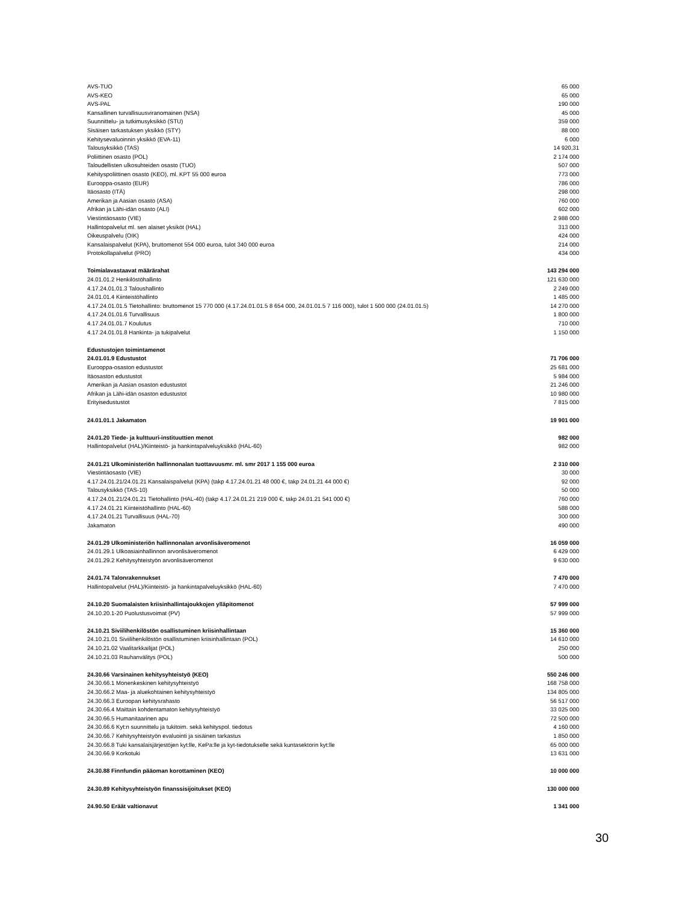| AVS-TUO | 65 000 |
| AVS-KEO | 65 000 |
| AVS-PAL | 190 000 |
| Kansallinen turvallisuusviranomainen (NSA) | 45 000 |
| Suunnittelu- ja tutkimusyksikkö (STU) | 359 000 |
| Sisäisen tarkastuksen yksikkö (STY) | 88 000 |
| Kehitysevaluoinnin yksikkö (EVA-11) | 6 000 |
| Talousyksikkö (TAS) | 14 920,31 |
| Poliittinen osasto (POL) | 2 174 000 |
| Taloudellisten ulkosuhteiden osasto (TUO) | 507 000 |
| Kehityspoliittinen osasto (KEO), ml. KPT 55 000 euroa | 773 000 |
| Eurooppa-osasto (EUR) | 786 000 |
| Itäosasto (ITÄ) | 298 000 |
| Amerikan ja Aasian osasto (ASA) | 760 000 |
| Afrikan ja Lähi-idän osasto (ALI) | 602 000 |
| Viestintäosasto (VIE) | 2 988 000 |
| Hallintopalvelut ml. sen alaiset yksiköt (HAL) | 313 000 |
| Oikeuspalvelu (OIK) | 424 000 |
| Kansalaispalvelut (KPA), bruttomenot 554 000 euroa, tulot 340 000 euroa | 214 000 |
| Protokollapalvelut (PRO) | 434 000 |
| Toimialavastaavat määrärahat | 143 294 000 |
| 24.01.01.2 Henkilöstöhallinto | 121 630 000 |
| 4.17.24.01.01.3 Taloushallinto | 2 249 000 |
| 24.01.01.4 Kiinteistöhallinto | 1 485 000 |
| 4.17.24.01.01.5 Tietohallinto: bruttomenot 15 770 000 (4.17.24.01.01.5 8 654 000, 24.01.01.5 7 116 000), tulot 1 500 000 (24.01.01.5) | 14 270 000 |
| 4.17.24.01.01.6 Turvallisuus | 1 800 000 |
| 4.17.24.01.01.7 Koulutus | 710 000 |
| 4.17.24.01.01.8 Hankinta- ja tukipalvelut | 1 150 000 |
| Edustustojen toimintamenot | |
| 24.01.01.9 Edustustot | 71 706 000 |
| Eurooppa-osaston edustustot | 25 681 000 |
| Itäosaston edustustot | 5 984 000 |
| Amerikan ja Aasian osaston edustustot | 21 246 000 |
| Afrikan ja Lähi-idän osaston edustustot | 10 980 000 |
| Erityisedustustot | 7 815 000 |
| 24.01.01.1 Jakamaton | 19 901 000 |
| 24.01.20 Tiede- ja kulttuuri-instituuttien menot | 982 000 |
| Hallintopalvelut (HAL)/Kiinteistö- ja hankintapalveluyksikkö (HAL-60) | 982 000 |
| 24.01.21 Ulkoministeriön hallinnonalan tuottavuusmr. ml. smr 2017 1 155 000 euroa | 2 310 000 |
| Viestintäosasto (VIE) | 30 000 |
| 4.17.24.01.21/24.01.21 Kansalaispalvelut (KPA) (takp 4.17.24.01.21 48 000 €, takp 24.01.21 44 000 €) | 92 000 |
| Talousyksikkö (TAS-10) | 50 000 |
| 4.17.24.01.21/24.01.21 Tietohallinto (HAL-40) (takp 4.17.24.01.21 219 000 €, takp 24.01.21 541 000 €) | 760 000 |
| 4.17.24.01.21 Kiinteistöhallinto (HAL-60) | 588 000 |
| 4.17.24.01.21 Turvallisuus (HAL-70) | 300 000 |
| Jakamaton | 490 000 |
| 24.01.29 Ulkoministeriön hallinnonalan arvonlisäveromenot | 16 059 000 |
| 24.01.29.1 Ulkoasiainhallinnon arvonlisäveromenot | 6 429 000 |
| 24.01.29.2 Kehitysyhteistyön arvonlisäveromenot | 9 630 000 |
| 24.01.74 Talonrakennukset | 7 470 000 |
| Hallintopalvelut (HAL)/Kiinteistö- ja hankintapalveluyksikkö (HAL-60) | 7 470 000 |
| 24.10.20 Suomalaisten kriisinhallintajoukkojen ylläpitomenot | 57 999 000 |
| 24.10.20.1-20 Puolustusvoimat (PV) | 57 999 000 |
| 24.10.21 Siviilihenkilöstön osallistuminen kriisinhallintaan | 15 360 000 |
| 24.10.21.01 Siviilihenkilöstön osallistuminen kriisinhallintaan (POL) | 14 610 000 |
| 24.10.21.02 Vaalitarkkailijat (POL) | 250 000 |
| 24.10.21.03 Rauhanvälitys (POL) | 500 000 |
| 24.30.66 Varsinainen kehitysyhteistyö (KEO) | 550 246 000 |
| 24.30.66.1 Monenkeskinen kehitysyhteistyö | 168 758 000 |
| 24.30.66.2 Maa- ja aluekohtainen kehitysyhteistyö | 134 805 000 |
| 24.30.66.3 Euroopan kehitysrahasto | 56 517 000 |
| 24.30.66.4 Maittain kohdentamaton kehitysyhteistyö | 33 025 000 |
| 24.30.66.5 Humanitaarinen apu | 72 500 000 |
| 24.30.66.6 Kyt:n suunnittelu ja tukitoim. sekä kehityspol. tiedotus | 4 160 000 |
| 24.30.66.7 Kehitysyhteistyön evaluointi ja sisäinen tarkastus | 1 850 000 |
| 24.30.66.8 Tuki kansalaisjärjestöjen kyt:lle, KePa:lle ja kyt-tiedotukselle sekä kuntasektorin kyt:lle | 65 000 000 |
| 24.30.66.9 Korkotuki | 13 631 000 |
| 24.30.88 Finnfundin pääoman korottaminen (KEO) | 10 000 000 |
| 24.30.89 Kehitysyhteistyön finanssisijoitukset (KEO) | 130 000 000 |
| 24.90.50 Eräät valtionavut | 1 341 000 |
30